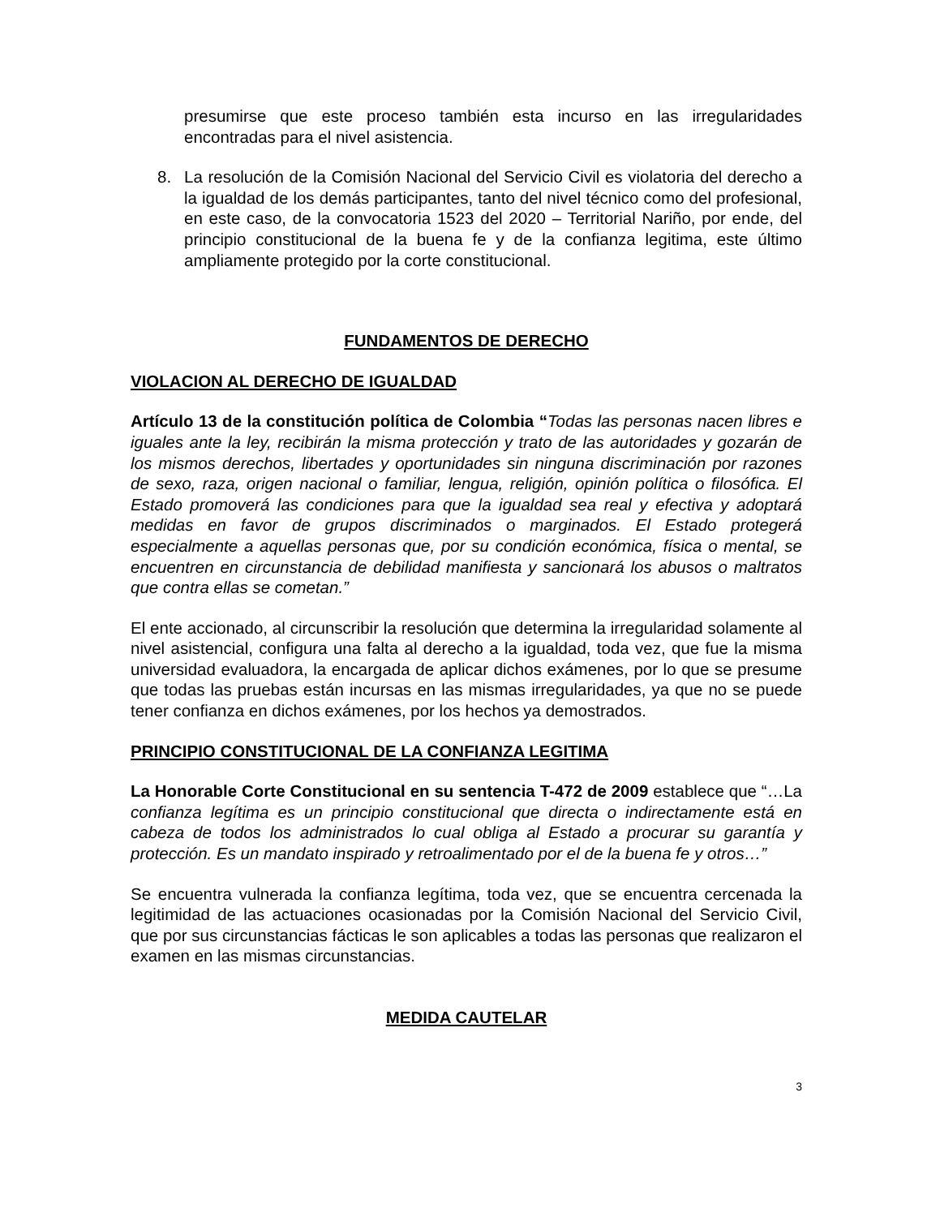presumirse que este proceso también esta incurso en las irregularidades encontradas para el nivel asistencia.
8. La resolución de la Comisión Nacional del Servicio Civil es violatoria del derecho a la igualdad de los demás participantes, tanto del nivel técnico como del profesional, en este caso, de la convocatoria 1523 del 2020 – Territorial Nariño, por ende, del principio constitucional de la buena fe y de la confianza legitima, este último ampliamente protegido por la corte constitucional.
FUNDAMENTOS DE DERECHO
VIOLACION AL DERECHO DE IGUALDAD
Artículo 13 de la constitución política de Colombia “Todas las personas nacen libres e iguales ante la ley, recibirán la misma protección y trato de las autoridades y gozarán de los mismos derechos, libertades y oportunidades sin ninguna discriminación por razones de sexo, raza, origen nacional o familiar, lengua, religión, opinión política o filosófica. El Estado promoverá las condiciones para que la igualdad sea real y efectiva y adoptará medidas en favor de grupos discriminados o marginados. El Estado protegerá especialmente a aquellas personas que, por su condición económica, física o mental, se encuentren en circunstancia de debilidad manifiesta y sancionará los abusos o maltratos que contra ellas se cometan.”
El ente accionado, al circunscribir la resolución que determina la irregularidad solamente al nivel asistencial, configura una falta al derecho a la igualdad, toda vez, que fue la misma universidad evaluadora, la encargada de aplicar dichos exámenes, por lo que se presume que todas las pruebas están incursas en las mismas irregularidades, ya que no se puede tener confianza en dichos exámenes, por los hechos ya demostrados.
PRINCIPIO CONSTITUCIONAL DE LA CONFIANZA LEGITIMA
La Honorable Corte Constitucional en su sentencia T-472 de 2009 establece que “…La confianza legítima es un principio constitucional que directa o indirectamente está en cabeza de todos los administrados lo cual obliga al Estado a procurar su garantía y protección. Es un mandato inspirado y retroalimentado por el de la buena fe y otros…”
Se encuentra vulnerada la confianza legítima, toda vez, que se encuentra cercenada la legitimidad de las actuaciones ocasionadas por la Comisión Nacional del Servicio Civil, que por sus circunstancias fácticas le son aplicables a todas las personas que realizaron el examen en las mismas circunstancias.
MEDIDA CAUTELAR
3